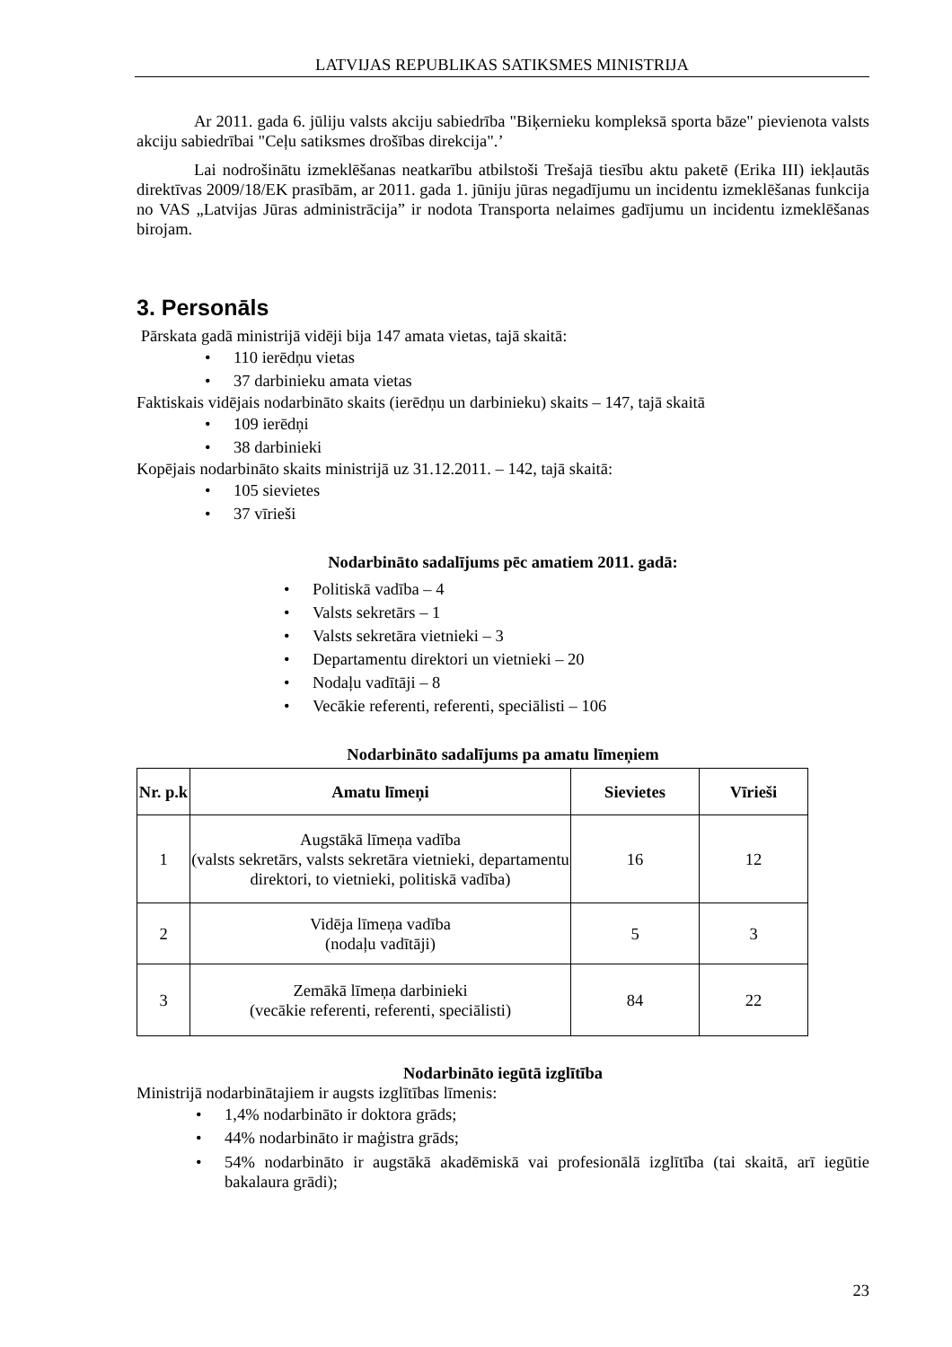LATVIJAS REPUBLIKAS SATIKSMES MINISTRIJA
Ar 2011. gada 6. jūliju valsts akciju sabiedrība "Biķernieku kompleksā sporta bāze" pievienota valsts akciju sabiedrībai "Ceļu satiksmes drošības direkcija".’
Lai nodrošinātu izmeklēšanas neatkarību atbilstoši Trešajā tiesību aktu paketē (Erika III) iekļautās direktīvas 2009/18/EK prasībām, ar 2011. gada 1. jūniju jūras negadījumu un incidentu izmeklēšanas funkcija no VAS „Latvijas Jūras administrācija” ir nodota Transporta nelaimes gadījumu un incidentu izmeklēšanas birojam.
3. Personāls
Pārskata gadā ministrijā vidēji bija 147 amata vietas, tajā skaitā:
• 110 ierēdņu vietas
• 37 darbinieku amata vietas
Faktiskais vidējais nodarbināto skaits (ierēdņu un darbinieku) skaits – 147, tajā skaitā
• 109 ierēdņi
• 38 darbinieki
Kopējais nodarbināto skaits ministrijā uz 31.12.2011. – 142, tajā skaitā:
• 105 sievietes
• 37 vīrieši
Nodarbināto sadalījums pēc amatiem 2011. gadā:
• Politiskā vadība – 4
• Valsts sekretārs – 1
• Valsts sekretāra vietnieki – 3
• Departamentu direktori un vietnieki – 20
• Nodaļu vadītāji – 8
• Vecākie referenti, referenti, speciālisti – 106
Nodarbināto sadalījums pa amatu līmeņiem
| Nr. p.k | Amatu līmeņi | Sievietes | Vīrieši |
| --- | --- | --- | --- |
| 1 | Augstākā līmeņa vadība (valsts sekretārs, valsts sekretāra vietnieki, departamentu direktori, to vietnieki, politiskā vadība) | 16 | 12 |
| 2 | Vidēja līmeņa vadība (nodaļu vadītāji) | 5 | 3 |
| 3 | Zemākā līmeņa darbinieki (vecākie referenti, referenti, speciālisti) | 84 | 22 |
Nodarbināto iegūtā izglītība
Ministrijā nodarbinātajiem ir augsts izglītības līmenis:
• 1,4% nodarbināto ir doktora grāds;
• 44% nodarbināto ir maģistra grāds;
• 54% nodarbināto ir augstākā akadēmiskā vai profesionālā izglītība (tai skaitā, arī iegūtie bakalaura grādi);
23